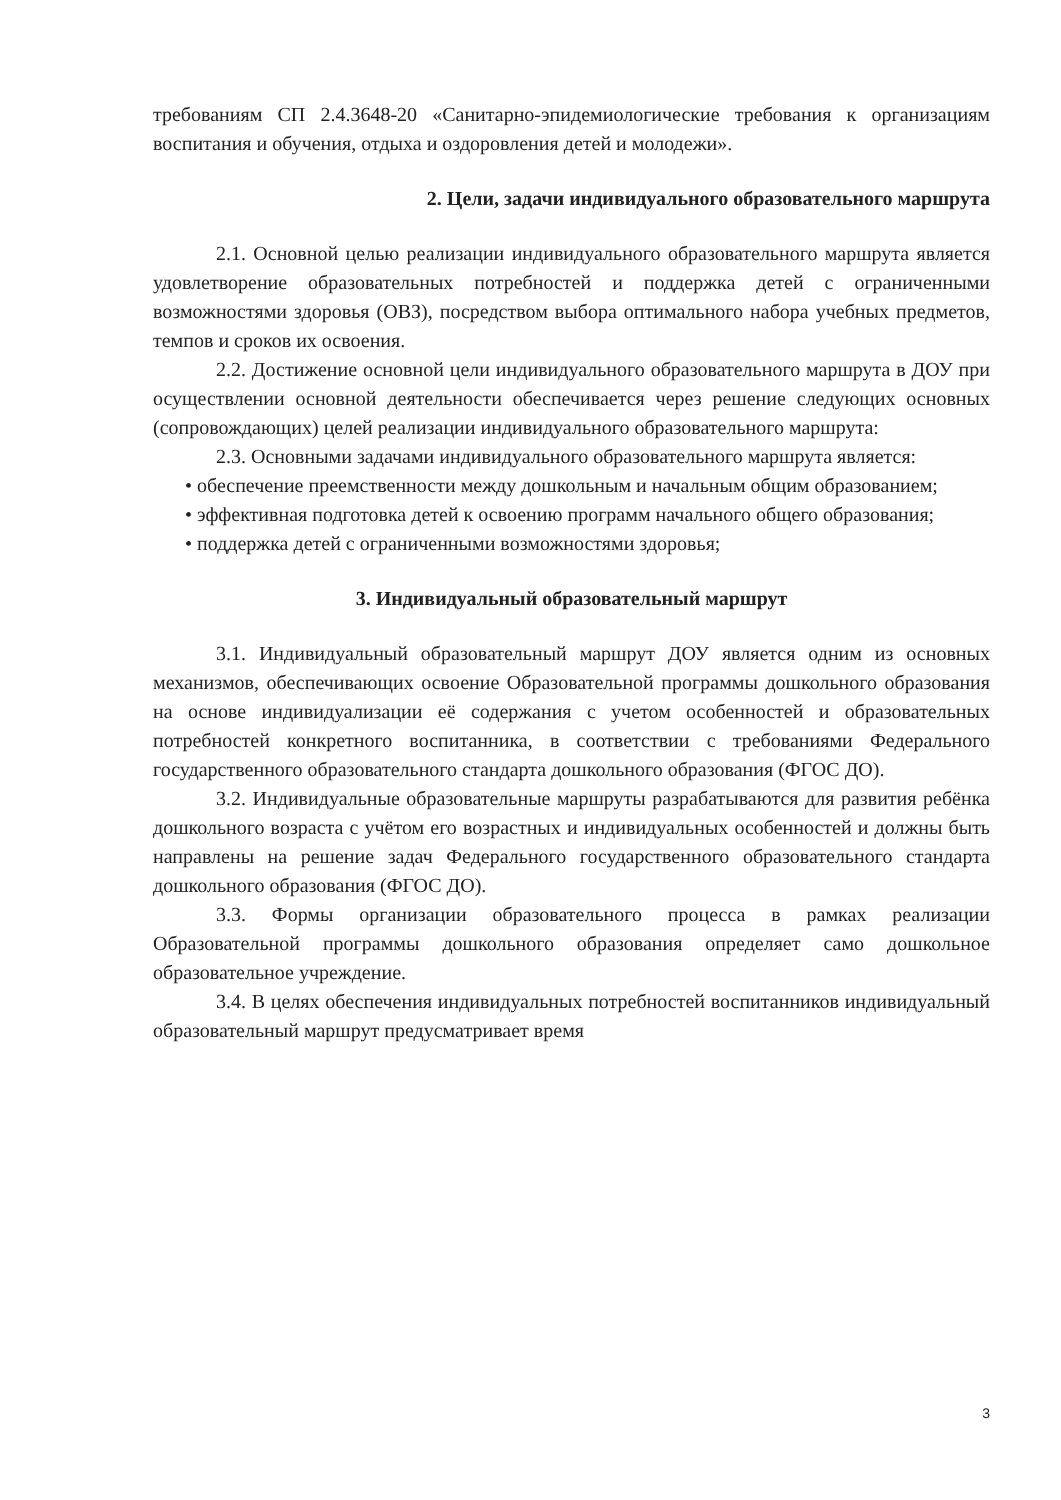требованиям СП 2.4.3648-20 «Санитарно-эпидемиологические требования к организациям воспитания и обучения, отдыха и оздоровления детей и молодежи».
2. Цели, задачи индивидуального образовательного маршрута
2.1. Основной целью реализации индивидуального образовательного маршрута является удовлетворение образовательных потребностей и поддержка детей с ограниченными возможностями здоровья (ОВЗ), посредством выбора оптимального набора учебных предметов, темпов и сроков их освоения.
2.2. Достижение основной цели индивидуального образовательного маршрута в ДОУ при осуществлении основной деятельности обеспечивается через решение следующих основных (сопровождающих) целей реализации индивидуального образовательного маршрута:
2.3. Основными задачами индивидуального образовательного маршрута является:
• обеспечение преемственности между дошкольным и начальным общим образованием;
• эффективная подготовка детей к освоению программ начального общего образования;
• поддержка детей с ограниченными возможностями здоровья;
3. Индивидуальный образовательный маршрут
3.1. Индивидуальный образовательный маршрут ДОУ является одним из основных механизмов, обеспечивающих освоение Образовательной программы дошкольного образования на основе индивидуализации её содержания с учетом особенностей и образовательных потребностей конкретного воспитанника, в соответствии с требованиями Федерального государственного образовательного стандарта дошкольного образования (ФГОС ДО).
3.2. Индивидуальные образовательные маршруты разрабатываются для развития ребёнка дошкольного возраста с учётом его возрастных и индивидуальных особенностей и должны быть направлены на решение задач Федерального государственного образовательного стандарта дошкольного образования (ФГОС ДО).
3.3. Формы организации образовательного процесса в рамках реализации Образовательной программы дошкольного образования определяет само дошкольное образовательное учреждение.
3.4. В целях обеспечения индивидуальных потребностей воспитанников индивидуальный образовательный маршрут предусматривает время
3